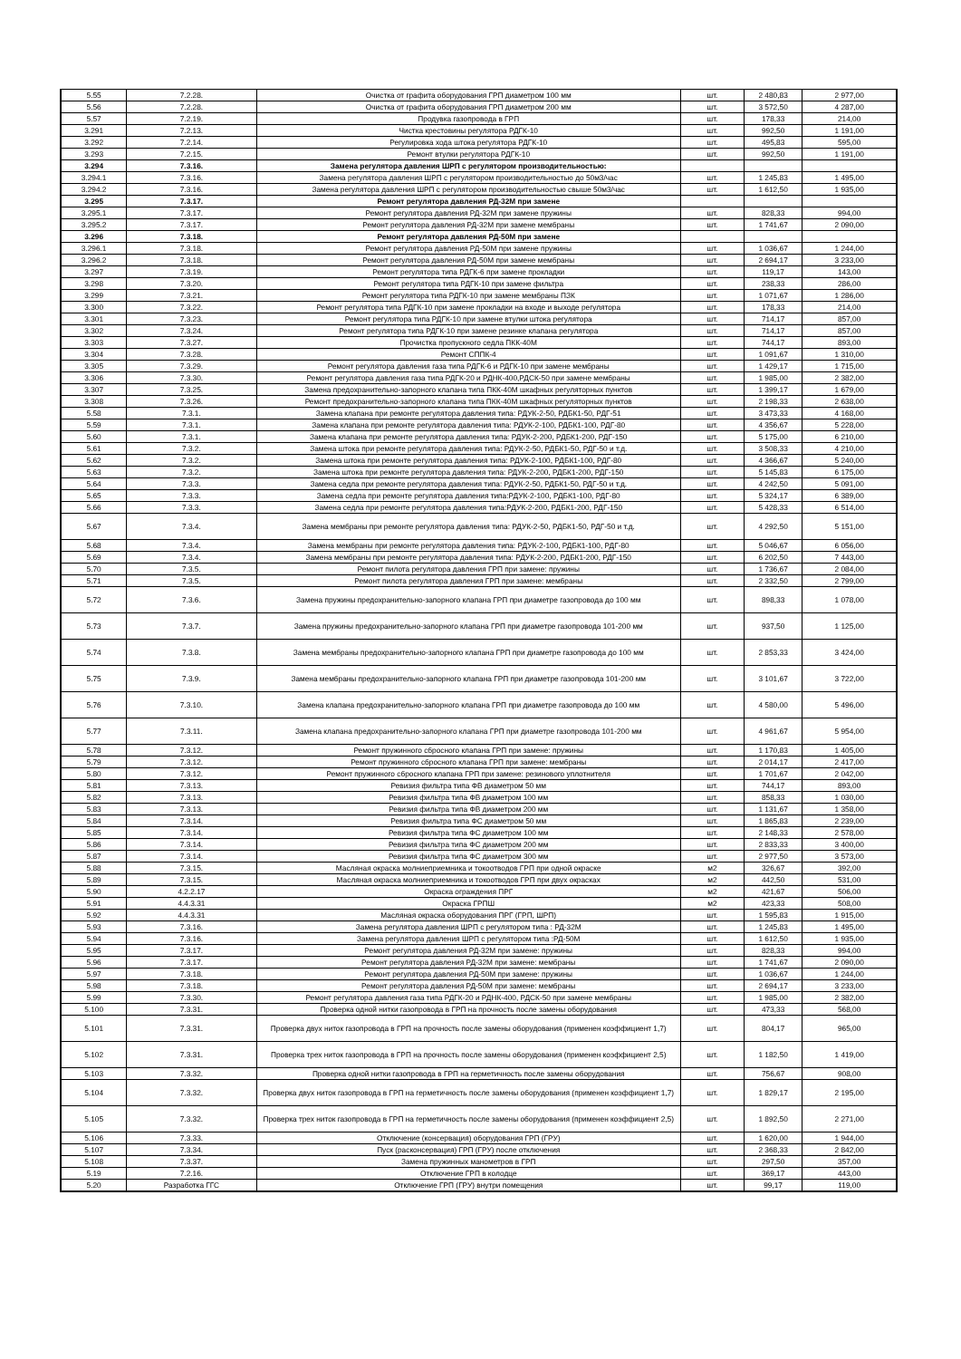| 5.55 | 7.2.28. | Очистка от графита оборудования ГРП диаметром 100 мм | шт. | 2 480,83 | 2 977,00 |
| 5.56 | 7.2.28. | Очистка от графита оборудования ГРП диаметром 200 мм | шт. | 3 572,50 | 4 287,00 |
| 5.57 | 7.2.19. | Продувка газопровода в ГРП | шт. | 178,33 | 214,00 |
| 3.291 | 7.2.13. | Чистка крестовины регулятора РДГК-10 | шт. | 992,50 | 1 191,00 |
| 3.292 | 7.2.14. | Регулировка хода штока регулятора РДГК-10 | шт. | 495,83 | 595,00 |
| 3.293 | 7.2.15. | Ремонт втулки регулятора РДГК-10 | шт. | 992,50 | 1 191,00 |
| 3.294 | 7.3.16. | Замена регулятора давления ШРП с регулятором производительностью: | | | |
| 3.294.1 | 7.3.16. | Замена регулятора давления ШРП с регулятором производительностью до 50м3/час | шт. | 1 245,83 | 1 495,00 |
| 3.294.2 | 7.3.16. | Замена регулятора давления ШРП с регулятором производительностью свыше 50м3/час | шт. | 1 612,50 | 1 935,00 |
| 3.295 | 7.3.17. | Ремонт регулятора давления РД-32М при замене | | | |
| 3.295.1 | 7.3.17. | Ремонт регулятора давления РД-32М при замене пружины | шт. | 828,33 | 994,00 |
| 3.295.2 | 7.3.17. | Ремонт регулятора давления РД-32М при замене мембраны | шт. | 1 741,67 | 2 090,00 |
| 3.296 | 7.3.18. | Ремонт регулятора давления РД-50М при замене | | | |
| 3.296.1 | 7.3.18. | Ремонт регулятора давления РД-50М при замене пружины | шт. | 1 036,67 | 1 244,00 |
| 3.296.2 | 7.3.18. | Ремонт регулятора давления РД-50М при замене мембраны | шт. | 2 694,17 | 3 233,00 |
| 3.297 | 7.3.19. | Ремонт регулятора типа РДГК-6 при замене прокладки | шт. | 119,17 | 143,00 |
| 3.298 | 7.3.20. | Ремонт регулятора типа РДГК-10 при замене фильтра | шт. | 238,33 | 286,00 |
| 3.299 | 7.3.21. | Ремонт регулятора типа РДГК-10 при замене мембраны ПЗК | шт. | 1 071,67 | 1 286,00 |
| 3.300 | 7.3.22. | Ремонт регулятора типа РДГК-10 при замене прокладки на входе и выходе регулятора | шт. | 178,33 | 214,00 |
| 3.301 | 7.3.23. | Ремонт регулятора типа РДГК-10 при замене втулки штока регулятора | шт. | 714,17 | 857,00 |
| 3.302 | 7.3.24. | Ремонт регулятора типа РДГК-10 при замене резинке клапана регулятора | шт. | 714,17 | 857,00 |
| 3.303 | 7.3.27. | Прочистка пропускного седла ПКК-40М | шт. | 744,17 | 893,00 |
| 3.304 | 7.3.28. | Ремонт СППК-4 | шт. | 1 091,67 | 1 310,00 |
| 3.305 | 7.3.29. | Ремонт регулятора давления газа типа РДГК-6 и РДГК-10 при замене мембраны | шт. | 1 429,17 | 1 715,00 |
| 3.306 | 7.3.30. | Ремонт регулятора давления газа типа РДГК-20 и РДНК-400,РДСК-50 при замене мембраны | шт. | 1 985,00 | 2 382,00 |
| 3.307 | 7.3.25. | Замена предохранительно-запорного клапана типа ПКК-40М шкафных регуляторных пунктов | шт. | 1 399,17 | 1 679,00 |
| 3.308 | 7.3.26. | Ремонт предохранительно-запорного клапана типа ПКК-40М шкафных регуляторных пунктов | шт. | 2 198,33 | 2 638,00 |
| 5.58 | 7.3.1. | Замена клапана при ремонте регулятора давления типа: РДУК-2-50, РДБК1-50, РДГ-51 | шт. | 3 473,33 | 4 168,00 |
| 5.59 | 7.3.1. | Замена клапана при ремонте регулятора давления типа: РДУК-2-100, РДБК1-100, РДГ-80 | шт. | 4 356,67 | 5 228,00 |
| 5.60 | 7.3.1. | Замена клапана при ремонте регулятора давления типа: РДУК-2-200, РДБК1-200, РДГ-150 | шт. | 5 175,00 | 6 210,00 |
| 5.61 | 7.3.2. | Замена штока при ремонте регулятора давления типа: РДУК-2-50, РДБК1-50, РДГ-50 и т.д. | шт. | 3 508,33 | 4 210,00 |
| 5.62 | 7.3.2. | Замена штока при ремонте регулятора давления типа: РДУК-2-100, РДБК1-100, РДГ-80 | шт. | 4 366,67 | 5 240,00 |
| 5.63 | 7.3.2. | Замена штока при ремонте регулятора давления типа: РДУК-2-200, РДБК1-200, РДГ-150 | шт. | 5 145,83 | 6 175,00 |
| 5.64 | 7.3.3. | Замена седла при ремонте регулятора давления типа: РДУК-2-50, РДБК1-50, РДГ-50 и т.д. | шт. | 4 242,50 | 5 091,00 |
| 5.65 | 7.3.3. | Замена седла при ремонте регулятора давления типа:РДУК-2-100, РДБК1-100, РДГ-80 | шт. | 5 324,17 | 6 389,00 |
| 5.66 | 7.3.3. | Замена седла при ремонте регулятора давления типа:РДУК-2-200, РДБК1-200, РДГ-150 | шт. | 5 428,33 | 6 514,00 |
| 5.67 | 7.3.4. | Замена мембраны при ремонте регулятора давления типа: РДУК-2-50, РДБК1-50, РДГ-50 и т.д. | шт. | 4 292,50 | 5 151,00 |
| 5.68 | 7.3.4. | Замена мембраны при ремонте регулятора давления типа: РДУК-2-100, РДБК1-100, РДГ-80 | шт. | 5 046,67 | 6 056,00 |
| 5.69 | 7.3.4. | Замена мембраны при ремонте регулятора давления типа: РДУК-2-200, РДБК1-200, РДГ-150 | шт. | 6 202,50 | 7 443,00 |
| 5.70 | 7.3.5. | Ремонт пилота регулятора давления ГРП при замене: пружины | шт. | 1 736,67 | 2 084,00 |
| 5.71 | 7.3.5. | Ремонт пилота регулятора давления ГРП при замене: мембраны | шт. | 2 332,50 | 2 799,00 |
| 5.72 | 7.3.6. | Замена пружины предохранительно-запорного клапана ГРП при диаметре газопровода до 100 мм | шт. | 898,33 | 1 078,00 |
| 5.73 | 7.3.7. | Замена пружины предохранительно-запорного клапана ГРП при диаметре газопровода 101-200 мм | шт. | 937,50 | 1 125,00 |
| 5.74 | 7.3.8. | Замена мембраны предохранительно-запорного клапана ГРП при диаметре газопровода до 100 мм | шт. | 2 853,33 | 3 424,00 |
| 5.75 | 7.3.9. | Замена мембраны предохранительно-запорного клапана ГРП при диаметре газопровода 101-200 мм | шт. | 3 101,67 | 3 722,00 |
| 5.76 | 7.3.10. | Замена клапана предохранительно-запорного клапана ГРП при диаметре газопровода до 100 мм | шт. | 4 580,00 | 5 496,00 |
| 5.77 | 7.3.11. | Замена клапана предохранительно-запорного клапана ГРП при диаметре газопровода 101-200 мм | шт. | 4 961,67 | 5 954,00 |
| 5.78 | 7.3.12. | Ремонт пружинного сбросного клапана ГРП при замене: пружины | шт. | 1 170,83 | 1 405,00 |
| 5.79 | 7.3.12. | Ремонт пружинного сбросного клапана ГРП при замене: мембраны | шт. | 2 014,17 | 2 417,00 |
| 5.80 | 7.3.12. | Ремонт пружинного сбросного клапана ГРП при замене: резинового уплотнителя | шт. | 1 701,67 | 2 042,00 |
| 5.81 | 7.3.13. | Ревизия фильтра типа ФВ диаметром 50 мм | шт. | 744,17 | 893,00 |
| 5.82 | 7.3.13. | Ревизия фильтра типа ФВ диаметром 100 мм | шт. | 858,33 | 1 030,00 |
| 5.83 | 7.3.13. | Ревизия фильтра типа ФВ диаметром 200 мм | шт. | 1 131,67 | 1 358,00 |
| 5.84 | 7.3.14. | Ревизия фильтра типа ФС диаметром 50 мм | шт. | 1 865,83 | 2 239,00 |
| 5.85 | 7.3.14. | Ревизия фильтра типа ФС диаметром 100 мм | шт. | 2 148,33 | 2 578,00 |
| 5.86 | 7.3.14. | Ревизия фильтра типа ФС диаметром 200 мм | шт. | 2 833,33 | 3 400,00 |
| 5.87 | 7.3.14. | Ревизия фильтра типа ФС диаметром 300 мм | шт. | 2 977,50 | 3 573,00 |
| 5.88 | 7.3.15. | Масляная окраска молниеприемника и токоотводов ГРП при одной окраске | м2 | 326,67 | 392,00 |
| 5.89 | 7.3.15. | Масляная окраска молниеприемника и токоотводов ГРП при двух окрасках | м2 | 442,50 | 531,00 |
| 5.90 | 4.2.2.17 | Окраска ограждения ПРГ | м2 | 421,67 | 506,00 |
| 5.91 | 4.4.3.31 | Окраска ГРПШ | м2 | 423,33 | 508,00 |
| 5.92 | 4.4.3.31 | Масляная окраска оборудования ПРГ (ГРП, ШРП) | шт. | 1 595,83 | 1 915,00 |
| 5.93 | 7.3.16. | Замена регулятора давления ШРП с регулятором типа : РД-32М | шт. | 1 245,83 | 1 495,00 |
| 5.94 | 7.3.16. | Замена регулятора давления ШРП с регулятором типа :РД-50М | шт. | 1 612,50 | 1 935,00 |
| 5.95 | 7.3.17. | Ремонт регулятора давления РД-32М при замене: пружины | шт. | 828,33 | 994,00 |
| 5.96 | 7.3.17. | Ремонт регулятора давления РД-32М при замене: мембраны | шт. | 1 741,67 | 2 090,00 |
| 5.97 | 7.3.18. | Ремонт регулятора давления РД-50М при замене: пружины | шт. | 1 036,67 | 1 244,00 |
| 5.98 | 7.3.18. | Ремонт регулятора давления РД-50М при замене: мембраны | шт. | 2 694,17 | 3 233,00 |
| 5.99 | 7.3.30. | Ремонт регулятора давления газа типа РДГК-20 и РДНК-400, РДСК-50 при замене мембраны | шт. | 1 985,00 | 2 382,00 |
| 5.100 | 7.3.31. | Проверка одной нитки газопровода в ГРП на прочность после замены оборудования | шт. | 473,33 | 568,00 |
| 5.101 | 7.3.31. | Проверка двух ниток газопровода в ГРП на прочность после замены оборудования (применен коэффициент 1,7) | шт. | 804,17 | 965,00 |
| 5.102 | 7.3.31. | Проверка трех ниток газопровода в ГРП на прочность после замены оборудования (применен коэффициент 2,5) | шт. | 1 182,50 | 1 419,00 |
| 5.103 | 7.3.32. | Проверка одной нитки газопровода в ГРП на герметичность после замены оборудования | шт. | 756,67 | 908,00 |
| 5.104 | 7.3.32. | Проверка двух ниток газопровода в ГРП на герметичность после замены оборудования (применен коэффициент 1,7) | шт. | 1 829,17 | 2 195,00 |
| 5.105 | 7.3.32. | Проверка трех ниток газопровода в ГРП на герметичность после замены оборудования (применен коэффициент 2,5) | шт. | 1 892,50 | 2 271,00 |
| 5.106 | 7.3.33. | Отключение (консервация) оборудования ГРП (ГРУ) | шт. | 1 620,00 | 1 944,00 |
| 5.107 | 7.3.34. | Пуск (расконсервация) ГРП (ГРУ) после отключения | шт. | 2 368,33 | 2 842,00 |
| 5.108 | 7.3.37. | Замена пружинных манометров в ГРП | шт. | 297,50 | 357,00 |
| 5.19 | 7.2.16. | Отключение ГРП в колодце | шт. | 369,17 | 443,00 |
| 5.20 | Разработка ГГС | Отключение ГРП (ГРУ) внутри помещения | шт. | 99,17 | 119,00 |